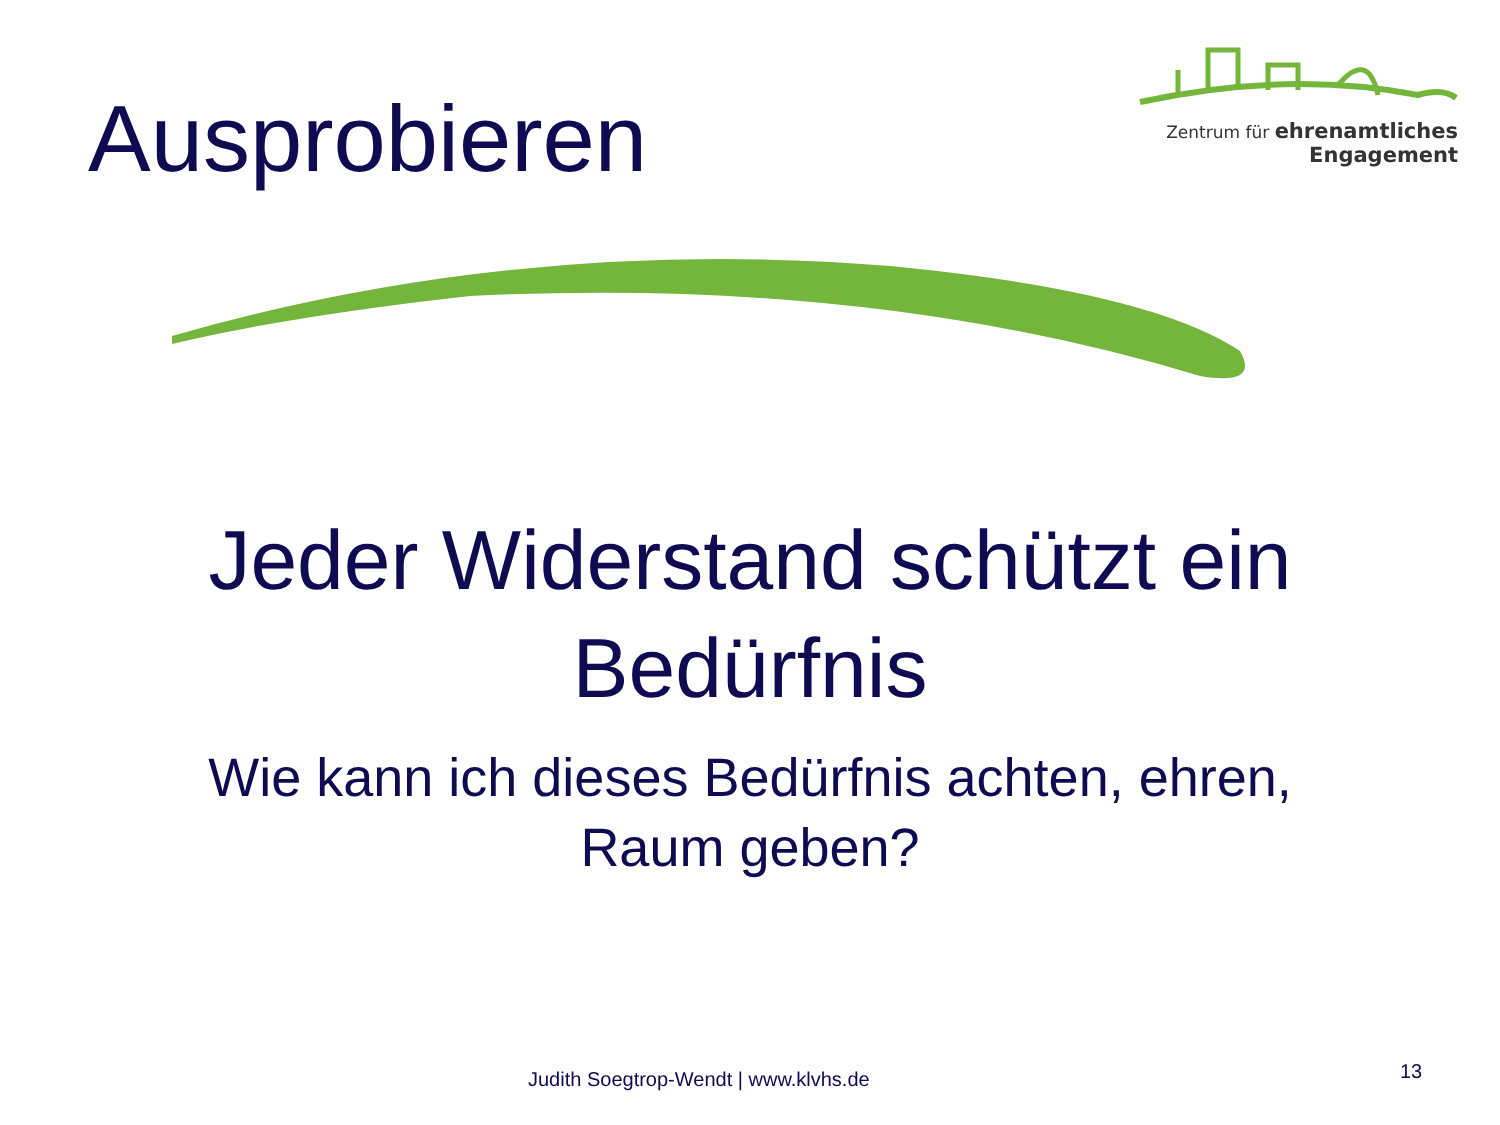Ausprobieren
Zentrum für ehrenamtliches
Engagement
Jeder Widerstand schützt ein
Bedürfnis
Wie kann ich dieses Bedürfnis achten, ehren,
Raum geben?
Judith Soegtrop-Wendt | www.klvhs.de 13